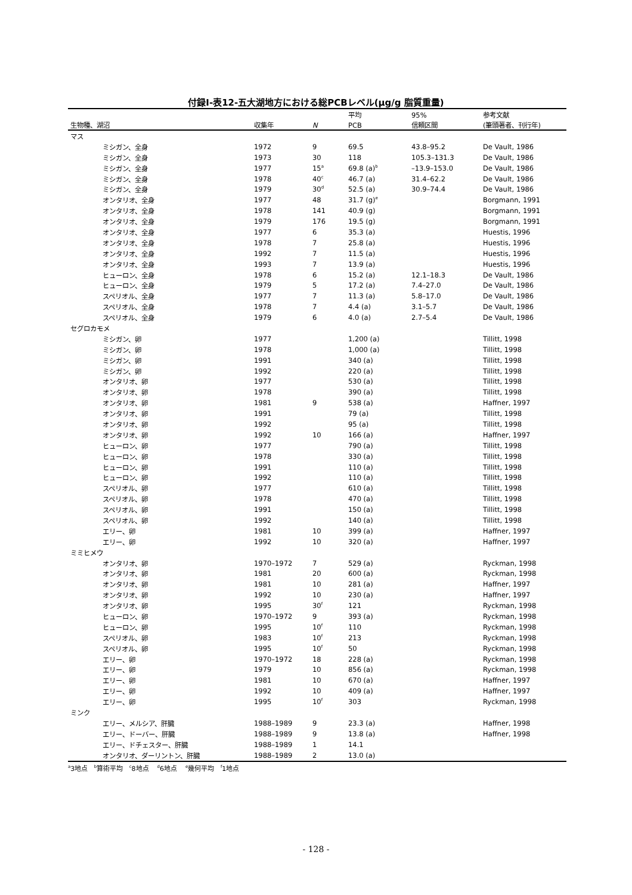付録Ⅰ-表12-五大湖地方における総PCBレベル(μg/g 脂質重量)
| | | | 平均 | 95% | 参考文献 |
| --- | --- | --- | --- | --- | --- |
| 生物種、湖沼 | 収集年 | N | PCB | 信頼区間 | (筆頭著者、刊行年) |
| マス | | | | | |
| ミシガン、全身 | 1972 | 9 | 69.5 | 43.8–95.2 | De Vault, 1986 |
| ミシガン、全身 | 1973 | 30 | 118 | 105.3–131.3 | De Vault, 1986 |
| ミシガン、全身 | 1977 | 15<sup>a</sup> | 69.8 (a)<sup>b</sup> | –13.9–153.0 | De Vault, 1986 |
| ミシガン、全身 | 1978 | 40<sup>c</sup> | 46.7 (a) | 31.4–62.2 | De Vault, 1986 |
| ミシガン、全身 | 1979 | 30<sup>d</sup> | 52.5 (a) | 30.9–74.4 | De Vault, 1986 |
| オンタリオ、全身 | 1977 | 48 | 31.7 (g)<sup>e</sup> | | Borgmann, 1991 |
| オンタリオ、全身 | 1978 | 141 | 40.9 (g) | | Borgmann, 1991 |
| オンタリオ、全身 | 1979 | 176 | 19.5 (g) | | Borgmann, 1991 |
| オンタリオ、全身 | 1977 | 6 | 35.3 (a) | | Huestis, 1996 |
| オンタリオ、全身 | 1978 | 7 | 25.8 (a) | | Huestis, 1996 |
| オンタリオ、全身 | 1992 | 7 | 11.5 (a) | | Huestis, 1996 |
| オンタリオ、全身 | 1993 | 7 | 13.9 (a) | | Huestis, 1996 |
| ヒューロン、全身 | 1978 | 6 | 15.2 (a) | 12.1–18.3 | De Vault, 1986 |
| ヒューロン、全身 | 1979 | 5 | 17.2 (a) | 7.4–27.0 | De Vault, 1986 |
| スペリオル、全身 | 1977 | 7 | 11.3 (a) | 5.8–17.0 | De Vault, 1986 |
| スペリオル、全身 | 1978 | 7 | 4.4 (a) | 3.1–5.7 | De Vault, 1986 |
| スペリオル、全身 | 1979 | 6 | 4.0 (a) | 2.7–5.4 | De Vault, 1986 |
| セグロカモメ | | | | | |
| ミシガン、卵 | 1977 | | 1,200 (a) | | Tillitt, 1998 |
| ミシガン、卵 | 1978 | | 1,000 (a) | | Tillitt, 1998 |
| ミシガン、卵 | 1991 | | 340 (a) | | Tillitt, 1998 |
| ミシガン、卵 | 1992 | | 220 (a) | | Tillitt, 1998 |
| オンタリオ、卵 | 1977 | | 530 (a) | | Tillitt, 1998 |
| オンタリオ、卵 | 1978 | | 390 (a) | | Tillitt, 1998 |
| オンタリオ、卵 | 1981 | 9 | 538 (a) | | Haffner, 1997 |
| オンタリオ、卵 | 1991 | | 79 (a) | | Tillitt, 1998 |
| オンタリオ、卵 | 1992 | | 95 (a) | | Tillitt, 1998 |
| オンタリオ、卵 | 1992 | 10 | 166 (a) | | Haffner, 1997 |
| ヒューロン、卵 | 1977 | | 790 (a) | | Tillitt, 1998 |
| ヒューロン、卵 | 1978 | | 330 (a) | | Tillitt, 1998 |
| ヒューロン、卵 | 1991 | | 110 (a) | | Tillitt, 1998 |
| ヒューロン、卵 | 1992 | | 110 (a) | | Tillitt, 1998 |
| スペリオル、卵 | 1977 | | 610 (a) | | Tillitt, 1998 |
| スペリオル、卵 | 1978 | | 470 (a) | | Tillitt, 1998 |
| スペリオル、卵 | 1991 | | 150 (a) | | Tillitt, 1998 |
| スペリオル、卵 | 1992 | | 140 (a) | | Tillitt, 1998 |
| エリー、卵 | 1981 | 10 | 399 (a) | | Haffner, 1997 |
| エリー、卵 | 1992 | 10 | 320 (a) | | Haffner, 1997 |
| ミミヒメウ | | | | | |
| オンタリオ、卵 | 1970–1972 | 7 | 529 (a) | | Ryckman, 1998 |
| オンタリオ、卵 | 1981 | 20 | 600 (a) | | Ryckman, 1998 |
| オンタリオ、卵 | 1981 | 10 | 281 (a) | | Haffner, 1997 |
| オンタリオ、卵 | 1992 | 10 | 230 (a) | | Haffner, 1997 |
| オンタリオ、卵 | 1995 | 30<sup>f</sup> | 121 | | Ryckman, 1998 |
| ヒューロン、卵 | 1970–1972 | 9 | 393 (a) | | Ryckman, 1998 |
| ヒューロン、卵 | 1995 | 10<sup>f</sup> | 110 | | Ryckman, 1998 |
| スペリオル、卵 | 1983 | 10<sup>f</sup> | 213 | | Ryckman, 1998 |
| スペリオル、卵 | 1995 | 10<sup>f</sup> | 50 | | Ryckman, 1998 |
| エリー、卵 | 1970–1972 | 18 | 228 (a) | | Ryckman, 1998 |
| エリー、卵 | 1979 | 10 | 856 (a) | | Ryckman, 1998 |
| エリー、卵 | 1981 | 10 | 670 (a) | | Haffner, 1997 |
| エリー、卵 | 1992 | 10 | 409 (a) | | Haffner, 1997 |
| エリー、卵 | 1995 | 10<sup>f</sup> | 303 | | Ryckman, 1998 |
| ミンク | | | | | |
| エリー、メルシア、肝臓 | 1988–1989 | 9 | 23.3 (a) | | Haffner, 1998 |
| エリー、ドーバー、肝臓 | 1988–1989 | 9 | 13.8 (a) | | Haffner, 1998 |
| エリー、ドチェスター、肝臓 | 1988–1989 | 1 | 14.1 | | |
| オンタリオ、ダーリントン、肝臓 | 1988–1989 | 2 | 13.0 (a) | | |
<sup>a</sup> 3地点 <sup>b</sup>算術平均 <sup>c</sup>8地点 <sup>d</sup>6地点 <sup>e</sup>幾何平均 <sup>f</sup>1地点
- 128 -